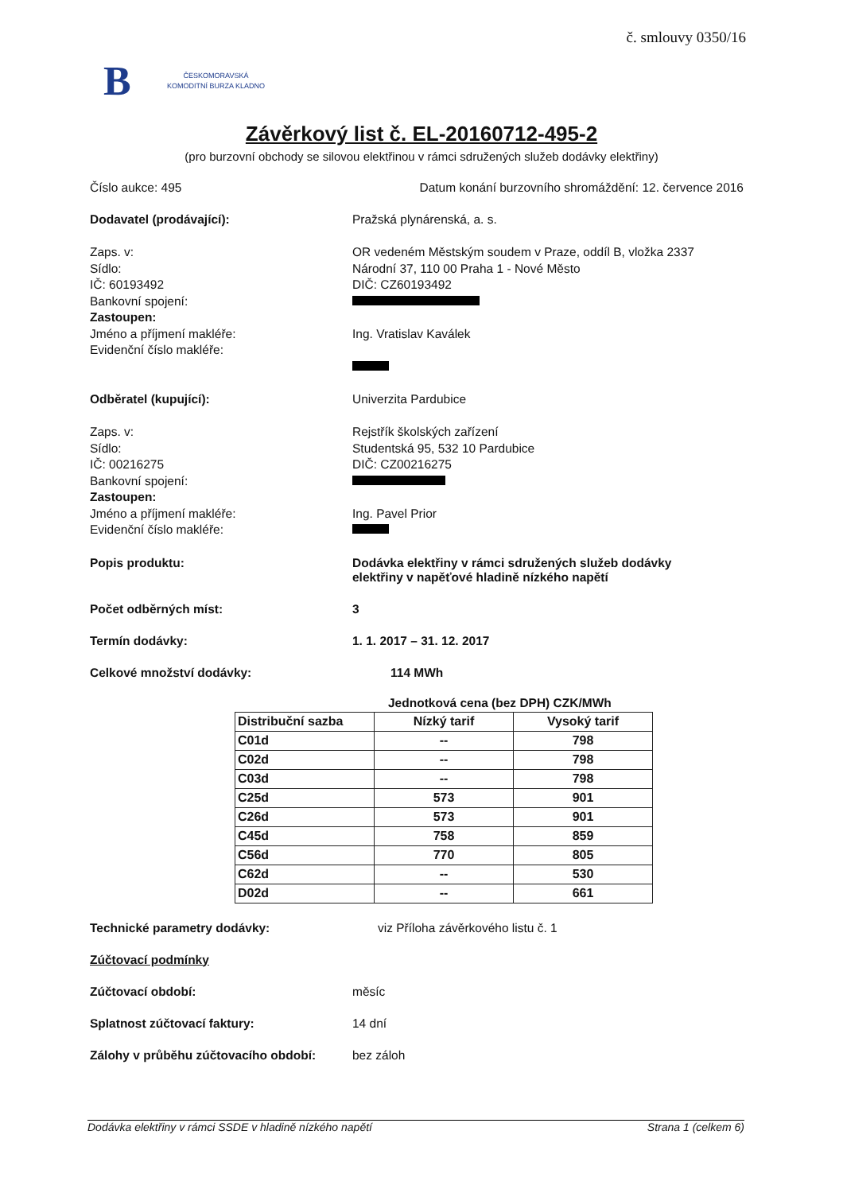č. smlouvy 0350/16
B
ČESKOMORAVSKÁ
KOMODITNÍ BURZA KLADNO
Závěrkový list č. EL-20160712-495-2
(pro burzovní obchody se silovou elektřinou v rámci sdružených služeb dodávky elektřiny)
Číslo aukce: 495 Datum konání burzovního shromáždění: 12. července 2016
Dodavatel (prodávající): Pražská plynárenská, a. s.
Zaps. v:
Sídlo:
IČ: 60193492
Bankovní spojení:
Zastoupen:
Jméno a příjmení makléře:
Evidenční číslo makléře:
OR vedeném Městským soudem v Praze, oddíl B, vložka 2337
Národní 37, 110 00 Praha 1 - Nové Město
DIČ: CZ60193492
Ing. Vratislav Kaválek
Odběratel (kupující): Univerzita Pardubice
Zaps. v:
Sídlo:
IČ: 00216275
Bankovní spojení:
Zastoupen:
Jméno a příjmení makléře:
Evidenční číslo makléře:
Rejstřík školských zařízení
Studentská 95, 532 10 Pardubice
DIČ: CZ00216275
Ing. Pavel Prior
Popis produktu: Dodávka elektřiny v rámci sdružených služeb dodávky
elektřiny v napěťové hladině nízkého napětí
Počet odběrných míst: 3
Termín dodávky: 1. 1. 2017 – 31. 12. 2017
Celkové množství dodávky: 114 MWh
Jednotková cena (bez DPH) CZK/MWh
| Distribuční sazba | Nízký tarif | Vysoký tarif |
| --- | --- | --- |
| C01d | -- | 798 |
| C02d | -- | 798 |
| C03d | -- | 798 |
| C25d | 573 | 901 |
| C26d | 573 | 901 |
| C45d | 758 | 859 |
| C56d | 770 | 805 |
| C62d | -- | 530 |
| D02d | -- | 661 |
Technické parametry dodávky: viz Příloha závěrkového listu č. 1
Zúčtovací podmínky
Zúčtovací období: měsíc
Splatnost zúčtovací faktury: 14 dní
Zálohy v průběhu zúčtovacího období:
bez záloh
Dodávka elektřiny v rámci SSDE v hladině nízkého napětí Strana 1 (celkem 6)